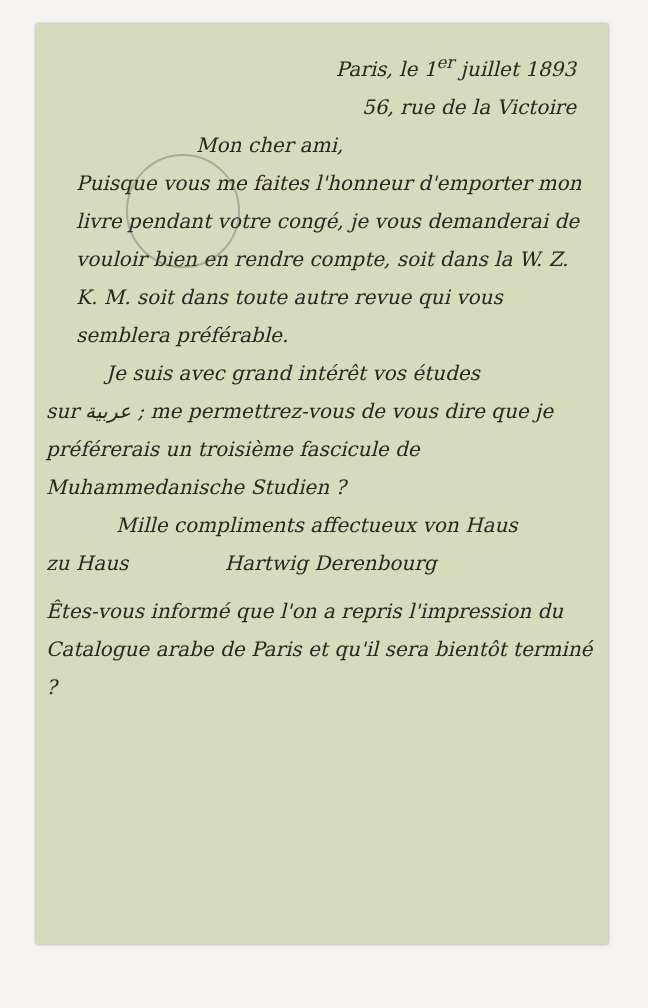Paris, le 1<sup>er</sup> juillet 1893
56, rue de la Victoire
Mon cher ami,
Puisque vous me faites l'honneur d'emporter mon livre pendant votre congé, je vous demanderai de vouloir bien en rendre compte, soit dans la W. Z. K. M. soit dans toute autre revue qui vous semblera préférable.
Je suis avec grand intérêt vos études
sur عربية ; me permettrez-vous de vous dire que je préférerais un troisième fascicule de Muhammedanische Studien ?
Mille compliments affectueux von Haus
zu Haus Hartwig Derenbourg
Êtes-vous informé que l'on a repris l'impression du Catalogue arabe de Paris et qu'il sera bientôt terminé ?